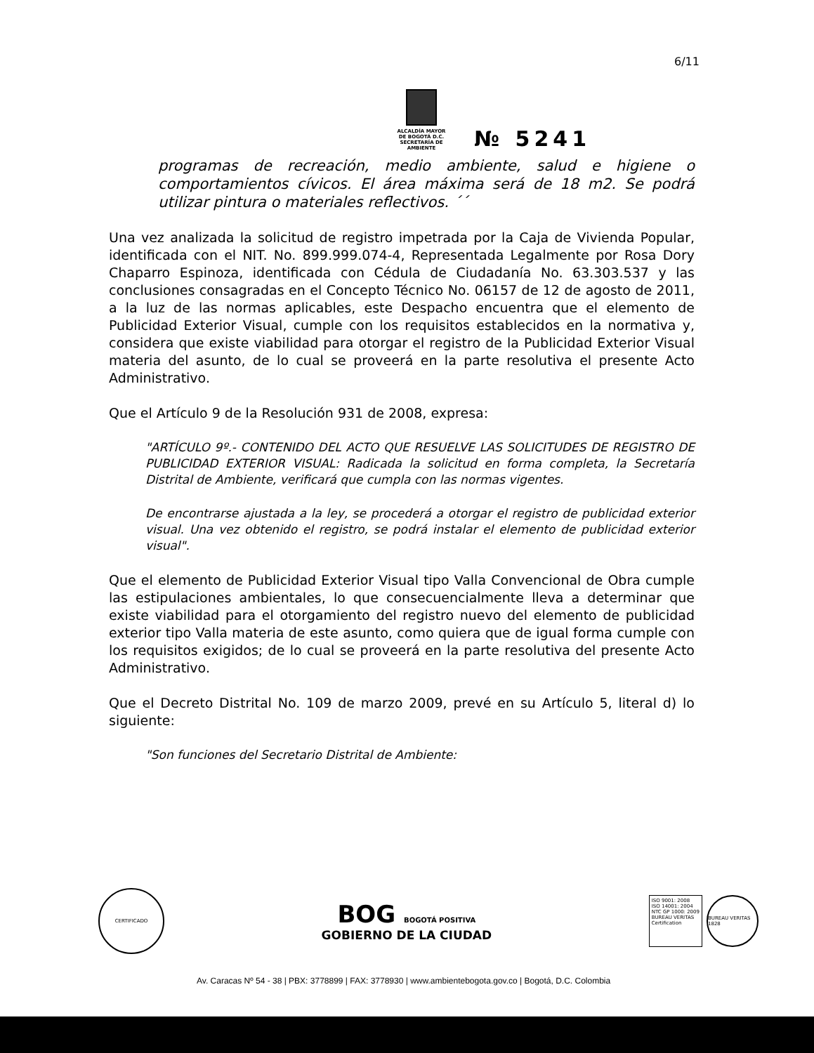6/11
ALCALDÍA MAYOR
DE BOGOTÁ D.C.
SECRETARÍA DE AMBIENTE
№ 5241
programas de recreación, medio ambiente, salud e higiene o comportamientos cívicos. El área máxima será de 18 m2. Se podrá utilizar pintura o materiales reflectivos. ´´
Una vez analizada la solicitud de registro impetrada por la Caja de Vivienda Popular, identificada con el NIT. No. 899.999.074-4, Representada Legalmente por Rosa Dory Chaparro Espinoza, identificada con Cédula de Ciudadanía No. 63.303.537 y las conclusiones consagradas en el Concepto Técnico No. 06157 de 12 de agosto de 2011, a la luz de las normas aplicables, este Despacho encuentra que el elemento de Publicidad Exterior Visual, cumple con los requisitos establecidos en la normativa y, considera que existe viabilidad para otorgar el registro de la Publicidad Exterior Visual materia del asunto, de lo cual se proveerá en la parte resolutiva el presente Acto Administrativo.
Que el Artículo 9 de la Resolución 931 de 2008, expresa:
"ARTÍCULO 9º.- CONTENIDO DEL ACTO QUE RESUELVE LAS SOLICITUDES DE REGISTRO DE PUBLICIDAD EXTERIOR VISUAL: Radicada la solicitud en forma completa, la Secretaría Distrital de Ambiente, verificará que cumpla con las normas vigentes.
De encontrarse ajustada a la ley, se procederá a otorgar el registro de publicidad exterior visual. Una vez obtenido el registro, se podrá instalar el elemento de publicidad exterior visual".
Que el elemento de Publicidad Exterior Visual tipo Valla Convencional de Obra cumple las estipulaciones ambientales, lo que consecuencialmente lleva a determinar que existe viabilidad para el otorgamiento del registro nuevo del elemento de publicidad exterior tipo Valla materia de este asunto, como quiera que de igual forma cumple con los requisitos exigidos; de lo cual se proveerá en la parte resolutiva del presente Acto Administrativo.
Que el Decreto Distrital No. 109 de marzo 2009, prevé en su Artículo 5, literal d) lo siguiente:
"Son funciones del Secretario Distrital de Ambiente:
CERTIFICADO
BOG BOGOTÁ POSITIVA
GOBIERNO DE LA CIUDAD
ISO 9001: 2008
ISO 14001: 2004
NTC GP 1000: 2009
BUREAU VERITAS
Certification
BUREAU VERITAS 1828
Av. Caracas Nº 54 - 38 | PBX: 3778899 | FAX: 3778930 | www.ambientebogota.gov.co | Bogotá, D.C. Colombia